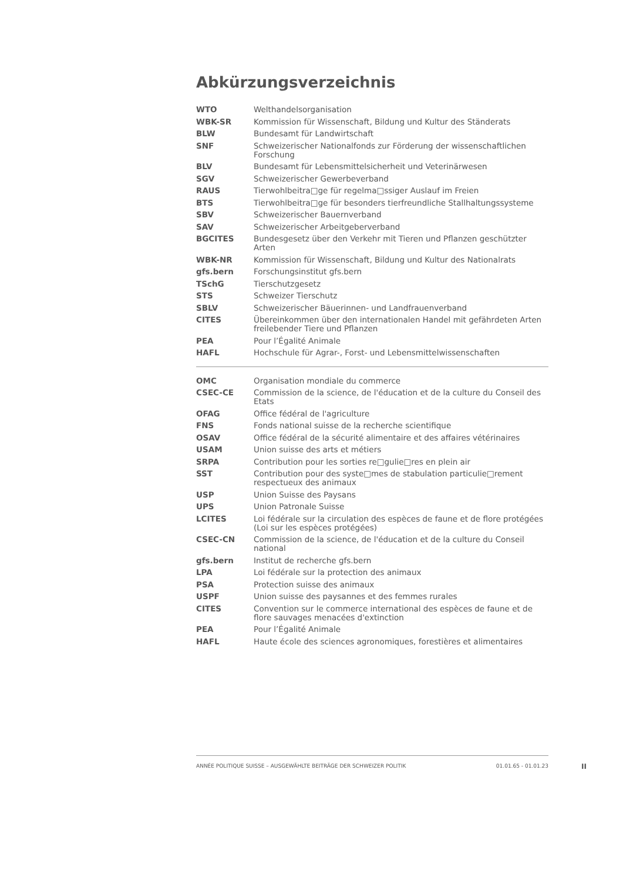Abkürzungsverzeichnis
| WTO | Welthandelsorganisation |
| WBK-SR | Kommission für Wissenschaft, Bildung und Kultur des Ständerats |
| BLW | Bundesamt für Landwirtschaft |
| SNF | Schweizerischer Nationalfonds zur Förderung der wissenschaftlichen Forschung |
| BLV | Bundesamt für Lebensmittelsicherheit und Veterinärwesen |
| SGV | Schweizerischer Gewerbeverband |
| RAUS | Tierwohlbeitra□ge für regelma□ssiger Auslauf im Freien |
| BTS | Tierwohlbeitra□ge für besonders tierfreundliche Stallhaltungssysteme |
| SBV | Schweizerischer Bauernverband |
| SAV | Schweizerischer Arbeitgeberverband |
| BGCITES | Bundesgesetz über den Verkehr mit Tieren und Pflanzen geschützter Arten |
| WBK-NR | Kommission für Wissenschaft, Bildung und Kultur des Nationalrats |
| gfs.bern | Forschungsinstitut gfs.bern |
| TSchG | Tierschutzgesetz |
| STS | Schweizer Tierschutz |
| SBLV | Schweizerischer Bäuerinnen- und Landfrauenverband |
| CITES | Übereinkommen über den internationalen Handel mit gefährdeten Arten freilebender Tiere und Pflanzen |
| PEA | Pour l’Égalité Animale |
| HAFL | Hochschule für Agrar-, Forst- und Lebensmittelwissenschaften |
| OMC | Organisation mondiale du commerce |
| CSEC-CE | Commission de la science, de l'éducation et de la culture du Conseil des Etats |
| OFAG | Office fédéral de l'agriculture |
| FNS | Fonds national suisse de la recherche scientifique |
| OSAV | Office fédéral de la sécurité alimentaire et des affaires vétérinaires |
| USAM | Union suisse des arts et métiers |
| SRPA | Contribution pour les sorties re□gulie□res en plein air |
| SST | Contribution pour des syste□mes de stabulation particulie□rement respectueux des animaux |
| USP | Union Suisse des Paysans |
| UPS | Union Patronale Suisse |
| LCITES | Loi fédérale sur la circulation des espèces de faune et de flore protégées (Loi sur les espèces protégées) |
| CSEC-CN | Commission de la science, de l'éducation et de la culture du Conseil national |
| gfs.bern | Institut de recherche gfs.bern |
| LPA | Loi fédérale sur la protection des animaux |
| PSA | Protection suisse des animaux |
| USPF | Union suisse des paysannes et des femmes rurales |
| CITES | Convention sur le commerce international des espèces de faune et de flore sauvages menacées d'extinction |
| PEA | Pour l’Égalité Animale |
| HAFL | Haute école des sciences agronomiques, forestières et alimentaires |
ANNÉE POLITIQUE SUISSE – AUSGEWÄHLTE BEITRÄGE DER SCHWEIZER POLITIK 01.01.65 - 01.01.23
II